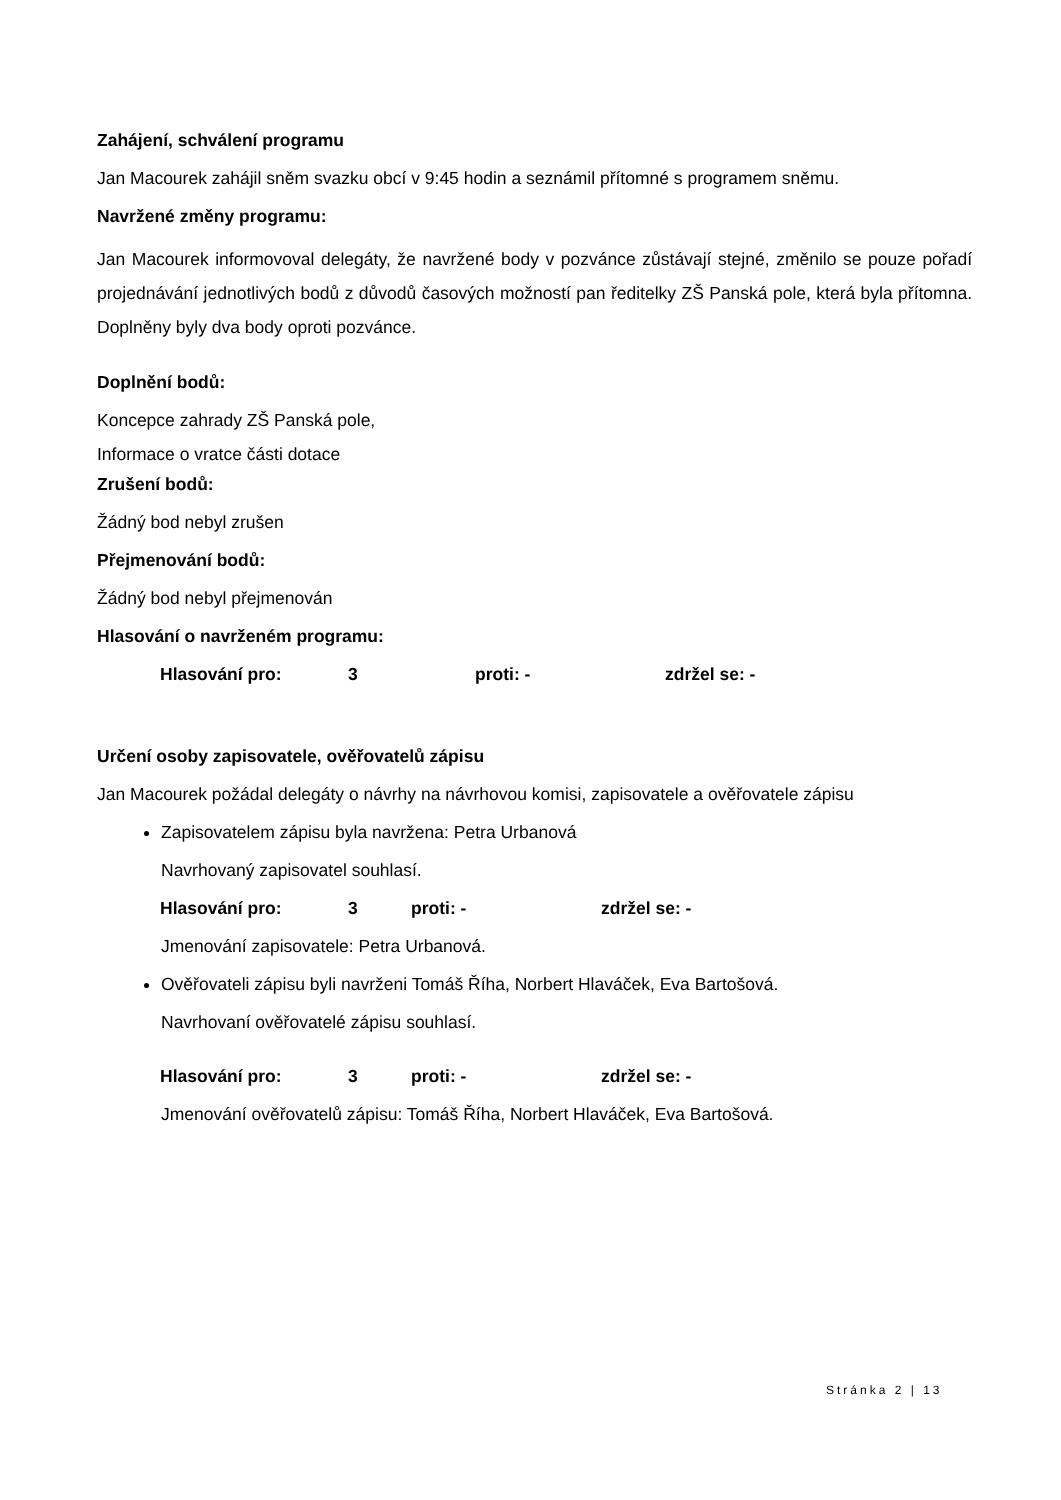Zahájení, schválení programu
Jan Macourek zahájil sněm svazku obcí v 9:45 hodin a seznámil přítomné s programem sněmu.
Navržené změny programu:
Jan Macourek informovoval delegáty, že navržené body v pozvánce zůstávají stejné, změnilo se pouze pořadí projednávání jednotlivých bodů z důvodů časových možností pan ředitelky ZŠ Panská pole, která byla přítomna. Doplněny byly dva body oproti pozvánce.
Doplnění bodů:
Koncepce zahrady ZŠ Panská pole,
Informace o vratce části dotace
Zrušení bodů:
Žádný bod nebyl zrušen
Přejmenování bodů:
Žádný bod nebyl přejmenován
Hlasování o navrženém programu:
Hlasování pro: 3 proti: - zdržel se: -
Určení osoby zapisovatele, ověřovatelů zápisu
Jan Macourek požádal delegáty o návrhy na návrhovou komisi, zapisovatele a ověřovatele zápisu
Zapisovatelem zápisu byla navržena: Petra Urbanová
Navrhovaný zapisovatel souhlasí.
Hlasování pro: 3 proti: - zdržel se: -
Jmenování zapisovatele: Petra Urbanová.
Ověřovateli zápisu byli navrženi Tomáš Říha, Norbert Hlaváček, Eva Bartošová.
Navrhovaní ověřovatelé zápisu souhlasí.
Hlasování pro: 3 proti: - zdržel se: -
Jmenování ověřovatelů zápisu: Tomáš Říha, Norbert Hlaváček, Eva Bartošová.
Stránka 2 | 13